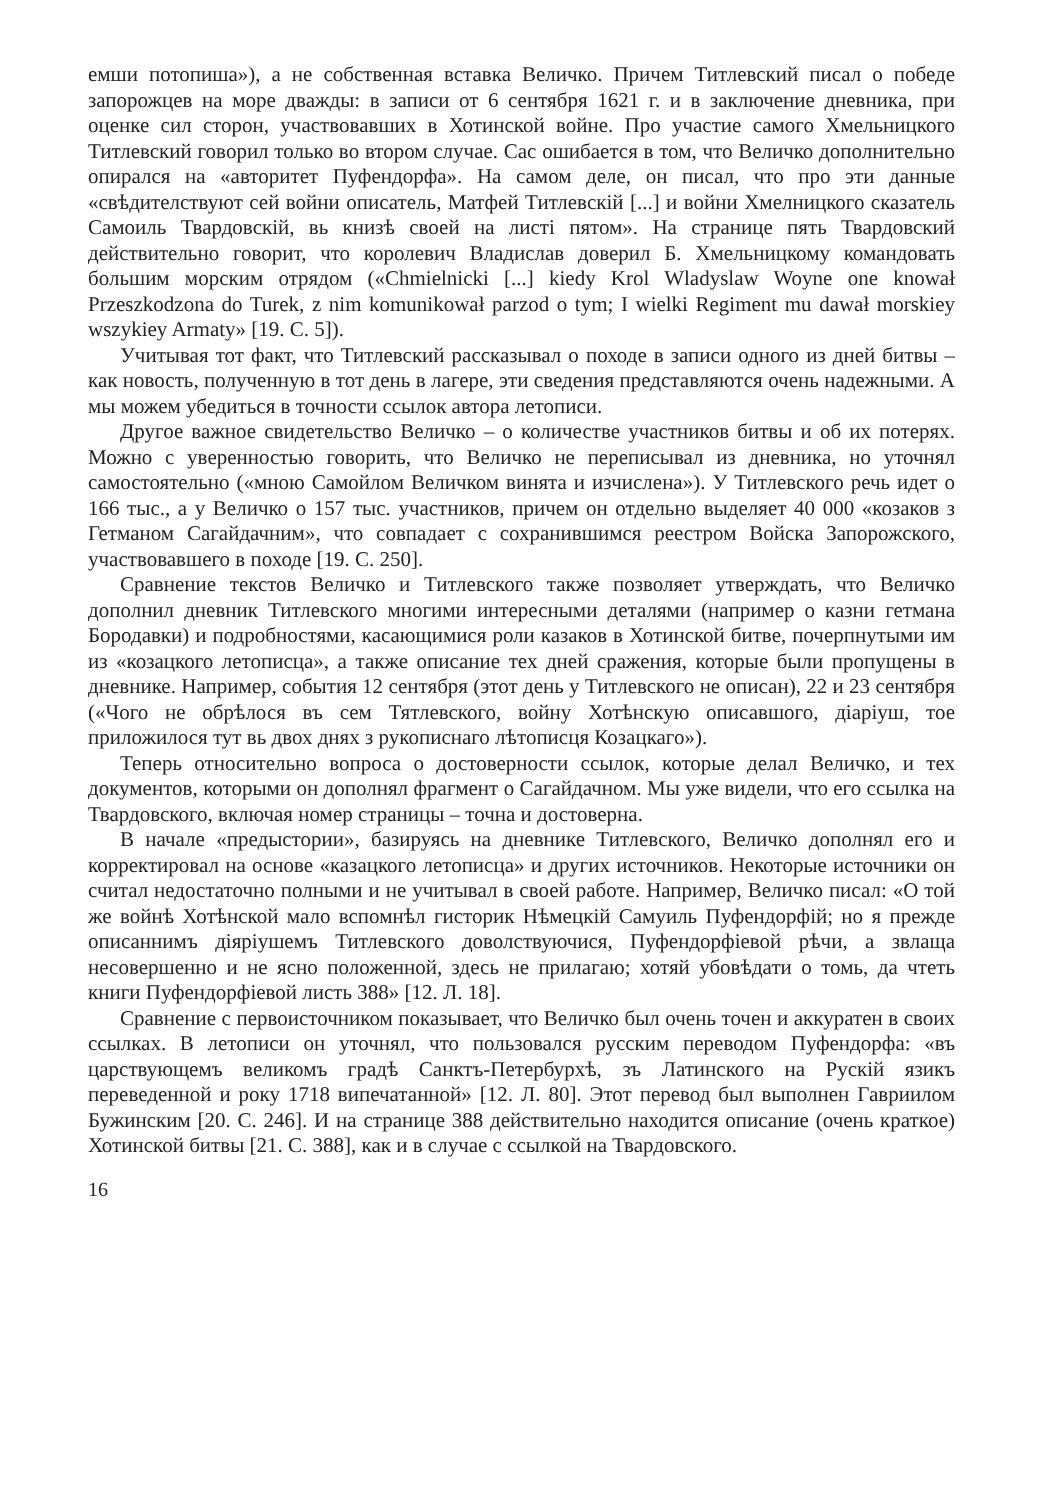емши потопиша»), а не собственная вставка Величко. Причем Титлевский писал о победе запорожцев на море дважды: в записи от 6 сентября 1621 г. и в заключение дневника, при оценке сил сторон, участвовавших в Хотинской войне. Про участие самого Хмельницкого Титлевский говорил только во втором случае. Сас ошибается в том, что Величко дополнительно опирался на «авторитет Пуфендорфа». На самом деле, он писал, что про эти данные «свѣдителствуют сей войни описатель, Матфей Титлевскій [...] и войни Хмелницкого сказатель Самоиль Твардовскій, вь книзѣ своей на листі пятом». На странице пять Твардовский действительно говорит, что королевич Владислав доверил Б. Хмельницкому командовать большим морским отрядом («Chmielnicki [...] kiedy Krol Wladyslaw Woyne one knował Przeszkodzona do Turek, z nim komunikował parzod o tym; I wielki Regiment mu dawał morskiey wszykiey Armaty» [19. С. 5]).
Учитывая тот факт, что Титлевский рассказывал о походе в записи одного из дней битвы – как новость, полученную в тот день в лагере, эти сведения представляются очень надежными. А мы можем убедиться в точности ссылок автора летописи.
Другое важное свидетельство Величко – о количестве участников битвы и об их потерях. Можно с уверенностью говорить, что Величко не переписывал из дневника, но уточнял самостоятельно («мною Самойлом Величком винята и изчислена»). У Титлевского речь идет о 166 тыс., а у Величко о 157 тыс. участников, причем он отдельно выделяет 40 000 «козаков з Гетманом Сагайдачним», что совпадает с сохранившимся реестром Войска Запорожского, участвовавшего в походе [19. С. 250].
Сравнение текстов Величко и Титлевского также позволяет утверждать, что Величко дополнил дневник Титлевского многими интересными деталями (например о казни гетмана Бородавки) и подробностями, касающимися роли казаков в Хотинской битве, почерпнутыми им из «козацкого летописца», а также описание тех дней сражения, которые были пропущены в дневнике. Например, события 12 сентября (этот день у Титлевского не описан), 22 и 23 сентября («Чого не обрѣлося въ сем Тятлевского, войну Хотѣнскую описавшого, діаріуш, тое приложилося тут вь двох днях з рукописнаго лѣтописця Козацкаго»).
Теперь относительно вопроса о достоверности ссылок, которые делал Величко, и тех документов, которыми он дополнял фрагмент о Сагайдачном. Мы уже видели, что его ссылка на Твардовского, включая номер страницы – точна и достоверна.
В начале «предыстории», базируясь на дневнике Титлевского, Величко дополнял его и корректировал на основе «казацкого летописца» и других источников. Некоторые источники он считал недостаточно полными и не учитывал в своей работе. Например, Величко писал: «О той же войнѣ Хотѣнской мало вспомнѣл гисторик Нѣмецкій Самуиль Пуфендорфій; но я прежде описаннимъ діяріушемъ Титлевского доволствуючися, Пуфендорфіевой рѣчи, а звлаща несовершенно и не ясно положенной, здесь не прилагаю; хотяй убовѣдати о томь, да чтеть книги Пуфендорфіевой листь 388» [12. Л. 18].
Сравнение с первоисточником показывает, что Величко был очень точен и аккуратен в своих ссылках. В летописи он уточнял, что пользовался русским переводом Пуфендорфа: «въ царствующемъ великомъ градѣ Санктъ-Петербурхѣ, зъ Латинского на Рускій язикъ переведенной и року 1718 випечатанной» [12. Л. 80]. Этот перевод был выполнен Гавриилом Бужинским [20. С. 246]. И на странице 388 действительно находится описание (очень краткое) Хотинской битвы [21. С. 388], как и в случае с ссылкой на Твардовского.
16